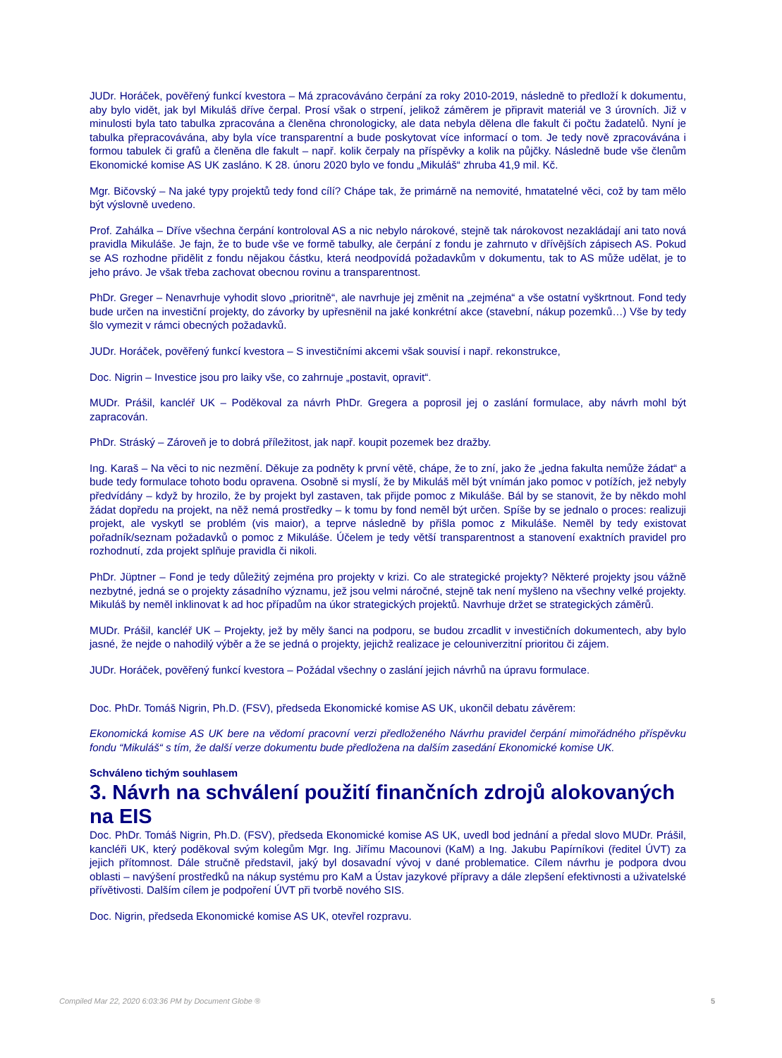JUDr. Horáček, pověřený funkcí kvestora – Má zpracováváno čerpání za roky 2010-2019, následně to předloží k dokumentu, aby bylo vidět, jak byl Mikuláš dříve čerpal. Prosí však o strpení, jelikož záměrem je připravit materiál ve 3 úrovních. Již v minulosti byla tato tabulka zpracována a členěna chronologicky, ale data nebyla dělena dle fakult či počtu žadatelů. Nyní je tabulka přepracovávána, aby byla více transparentní a bude poskytovat více informací o tom. Je tedy nově zpracovávána i formou tabulek či grafů a členěna dle fakult – např. kolik čerpaly na příspěvky a kolik na půjčky. Následně bude vše členům Ekonomické komise AS UK zasláno. K 28. únoru 2020 bylo ve fondu „Mikuláš“ zhruba 41,9 mil. Kč.
Mgr. Bičovský – Na jaké typy projektů tedy fond cílí? Chápe tak, že primárně na nemovité, hmatatelné věci, což by tam mělo být výslovně uvedeno.
Prof. Zahálka – Dříve všechna čerpání kontroloval AS a nic nebylo nárokové, stejně tak nárokovost nezakládají ani tato nová pravidla Mikuláše. Je fajn, že to bude vše ve formě tabulky, ale čerpání z fondu je zahrnuto v dřívějších zápisech AS. Pokud se AS rozhodne přidělit z fondu nějakou částku, která neodpovídá požadavkům v dokumentu, tak to AS může udělat, je to jeho právo. Je však třeba zachovat obecnou rovinu a transparentnost.
PhDr. Greger – Nenavrhuje vyhodit slovo „prioritně“, ale navrhuje jej změnit na „zejména“ a vše ostatní vyškrtnout. Fond tedy bude určen na investiční projekty, do závorky by upřesnënil na jaké konkrétní akce (stavební, nákup pozemků…) Vše by tedy šlo vymezit v rámci obecných požadavků.
JUDr. Horáček, pověřený funkcí kvestora – S investičními akcemi však souvisí i např. rekonstrukce,
Doc. Nigrin – Investice jsou pro laiky vše, co zahrnuje „postavit, opravit“.
MUDr. Prášil, kancléř UK – Poděkoval za návrh PhDr. Gregera a poprosil jej o zaslání formulace, aby návrh mohl být zapracován.
PhDr. Stráský – Zároveň je to dobrá příležitost, jak např. koupit pozemek bez dražby.
Ing. Karaš – Na věci to nic nezmění. Děkuje za podněty k první větě, chápe, že to zní, jako že „jedna fakulta nemůže žádat“ a bude tedy formulace tohoto bodu opravena. Osobně si myslí, že by Mikuláš měl být vnímán jako pomoc v potížích, jež nebyly předvídány – když by hrozilo, že by projekt byl zastaven, tak přijde pomoc z Mikuláše. Bál by se stanovit, že by někdo mohl žádat dopředu na projekt, na něž nemá prostředky – k tomu by fond neměl být určen. Spíše by se jednalo o proces: realizuji projekt, ale vyskytl se problém (vis maior), a teprve následně by přišla pomoc z Mikuláše. Neměl by tedy existovat pořadník/seznam požadavků o pomoc z Mikuláše. Účelem je tedy větší transparentnost a stanovení exaktních pravidel pro rozhodnutí, zda projekt splňuje pravidla či nikoli.
PhDr. Jüptner – Fond je tedy důležitý zejména pro projekty v krizi. Co ale strategické projekty? Některé projekty jsou vážně nezbytné, jedná se o projekty zásadního významu, jež jsou velmi náročné, stejně tak není myšleno na všechny velké projekty. Mikuláš by neměl inklinovat k ad hoc případům na úkor strategických projektů. Navrhuje držet se strategických záměrů.
MUDr. Prášil, kancléř UK – Projekty, jež by měly šanci na podporu, se budou zrcadlit v investičních dokumentech, aby bylo jasné, že nejde o nahodilý výběr a že se jedná o projekty, jejichž realizace je celouniverzitní prioritou či zájem.
JUDr. Horáček, pověřený funkcí kvestora – Požádal všechny o zaslání jejich návrhů na úpravu formulace.
Doc. PhDr. Tomáš Nigrin, Ph.D. (FSV), předseda Ekonomické komise AS UK, ukončil debatu závěrem:
Ekonomická komise AS UK bere na vědomí pracovní verzi předloženého Návrhu pravidel čerpání mimořádného příspěvku fondu “Mikuláš“ s tím, že další verze dokumentu bude předložena na dalším zasedání Ekonomické komise UK.
Schváleno tichým souhlasem
3. Návrh na schválení použití finančních zdrojů alokovaných na EIS
Doc. PhDr. Tomáš Nigrin, Ph.D. (FSV), předseda Ekonomické komise AS UK, uvedl bod jednání a předal slovo MUDr. Prášil, kancléři UK, který poděkoval svým kolegům Mgr. Ing. Jiřímu Macounovi (KaM) a Ing. Jakubu Papírníkovi (ředitel ÚVT) za jejich přítomnost. Dále stručně představil, jaký byl dosavadní vývoj v dané problematice. Cílem návrhu je podpora dvou oblasti – navýšení prostředků na nákup systému pro KaM a Ústav jazykové přípravy a dále zlepšení efektivnosti a uživatelské přívětivosti. Dalším cílem je podpoření ÚVT při tvorbě nového SIS.
Doc. Nigrin, předseda Ekonomické komise AS UK, otevřel rozpravu.
Compiled Mar 22, 2020 6:03:36 PM by Document Globe ® 5